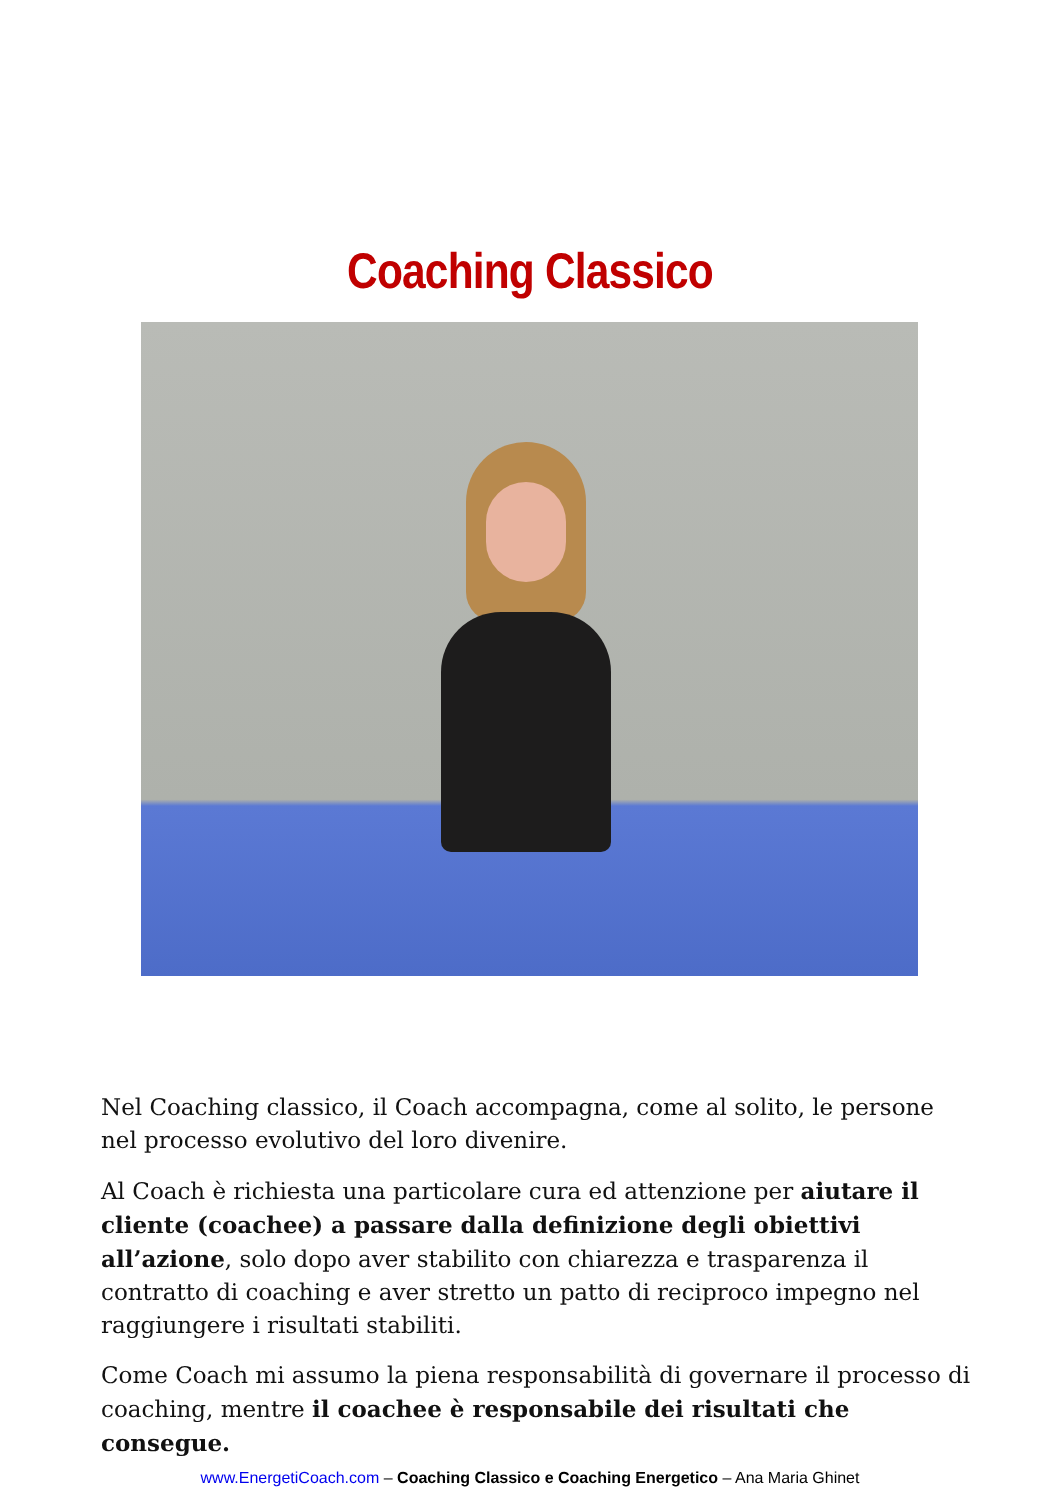Coaching Classico
Nel Coaching classico, il Coach accompagna, come al solito, le persone nel processo evolutivo del loro divenire.
Al Coach è richiesta una particolare cura ed attenzione per aiutare il cliente (coachee) a passare dalla definizione degli obiettivi all’azione, solo dopo aver stabilito con chiarezza e trasparenza il contratto di coaching e aver stretto un patto di reciproco impegno nel raggiungere i risultati stabiliti.
Come Coach mi assumo la piena responsabilità di governare il processo di coaching, mentre il coachee è responsabile dei risultati che consegue.
www.EnergetiCoach.com – Coaching Classico e Coaching Energetico – Ana Maria Ghinet